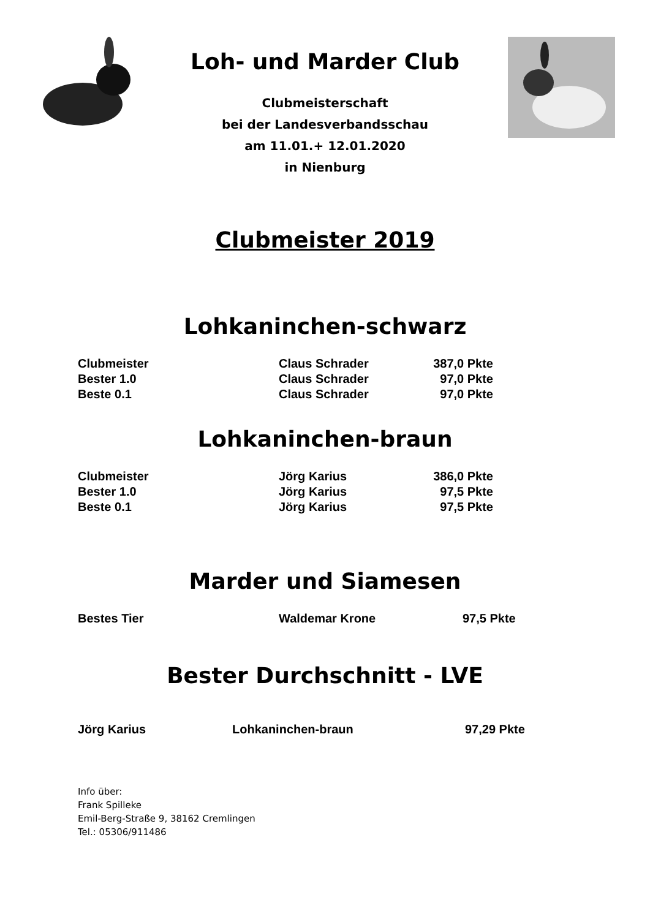Loh- und Marder Club
Clubmeisterschaft
bei der Landesverbandsschau
am 11.01.+ 12.01.2020
in Nienburg
Clubmeister 2019
Lohkaninchen-schwarz
| Clubmeister | Claus Schrader | 387,0 Pkte |
| Bester 1.0 | Claus Schrader | 97,0 Pkte |
| Beste 0.1 | Claus Schrader | 97,0 Pkte |
Lohkaninchen-braun
| Clubmeister | Jörg Karius | 386,0 Pkte |
| Bester 1.0 | Jörg Karius | 97,5 Pkte |
| Beste 0.1 | Jörg Karius | 97,5 Pkte |
Marder und Siamesen
| Bestes Tier | Waldemar Krone | 97,5 Pkte |
Bester Durchschnitt - LVE
| Jörg Karius | Lohkaninchen-braun | 97,29 Pkte |
Info über:
Frank Spilleke
Emil-Berg-Straße 9, 38162 Cremlingen
Tel.: 05306/911486